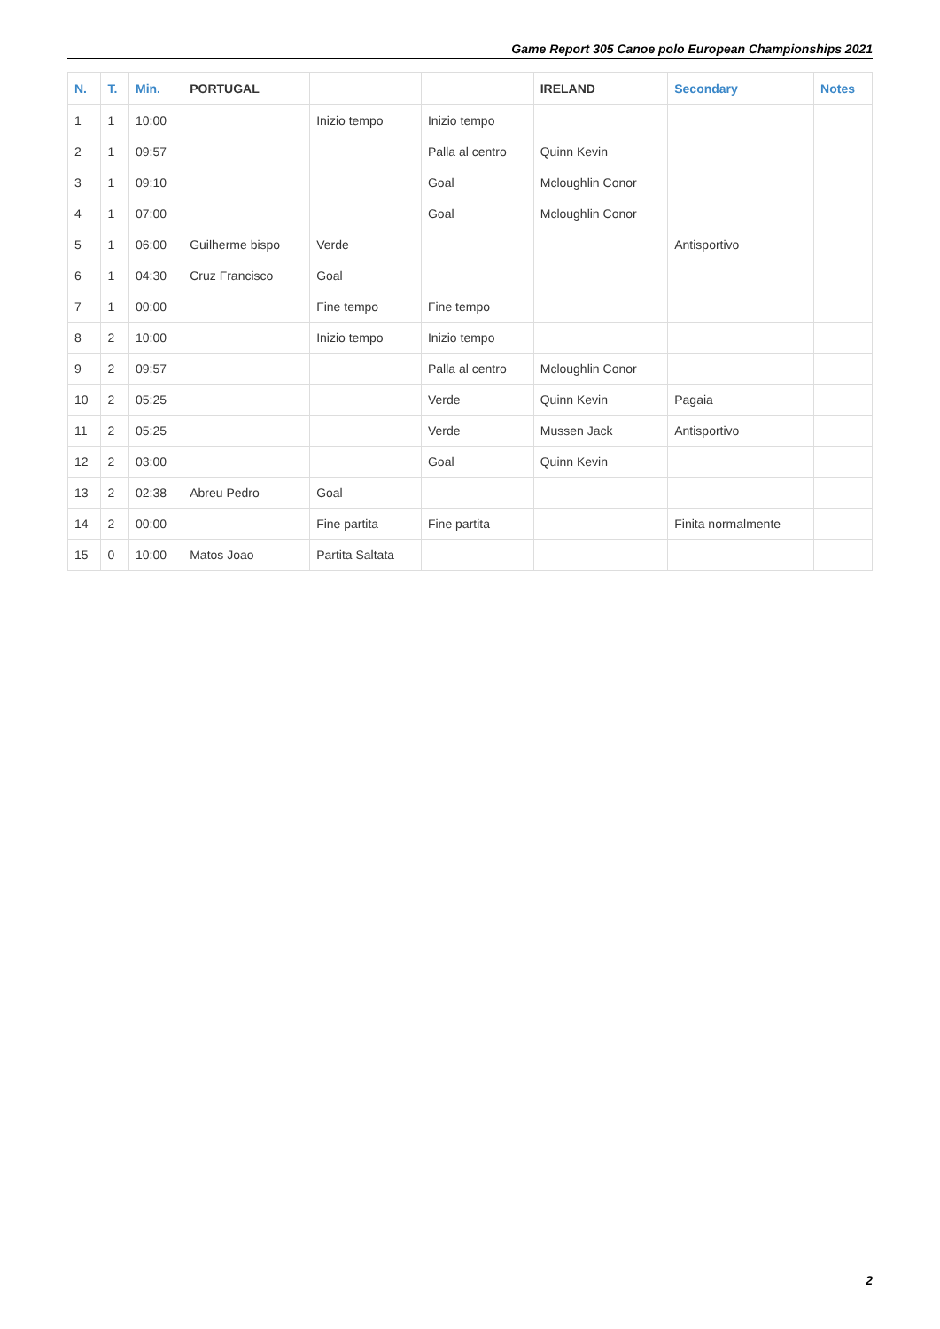Game Report 305 Canoe polo European Championships 2021
| N. | T. | Min. | PORTUGAL | | | IRELAND | Secondary | Notes |
| --- | --- | --- | --- | --- | --- | --- | --- | --- |
| 1 | 1 | 10:00 | | Inizio tempo | Inizio tempo | | | |
| 2 | 1 | 09:57 | | | Palla al centro | Quinn Kevin | | |
| 3 | 1 | 09:10 | | | Goal | Mcloughlin Conor | | |
| 4 | 1 | 07:00 | | | Goal | Mcloughlin Conor | | |
| 5 | 1 | 06:00 | Guilherme bispo | Verde | | | Antisportivo | |
| 6 | 1 | 04:30 | Cruz Francisco | Goal | | | | |
| 7 | 1 | 00:00 | | Fine tempo | Fine tempo | | | |
| 8 | 2 | 10:00 | | Inizio tempo | Inizio tempo | | | |
| 9 | 2 | 09:57 | | | Palla al centro | Mcloughlin Conor | | |
| 10 | 2 | 05:25 | | | Verde | Quinn Kevin | Pagaia | |
| 11 | 2 | 05:25 | | | Verde | Mussen Jack | Antisportivo | |
| 12 | 2 | 03:00 | | | Goal | Quinn Kevin | | |
| 13 | 2 | 02:38 | Abreu Pedro | Goal | | | | |
| 14 | 2 | 00:00 | | Fine partita | Fine partita | | Finita normalmente | |
| 15 | 0 | 10:00 | Matos Joao | Partita Saltata | | | | |
2